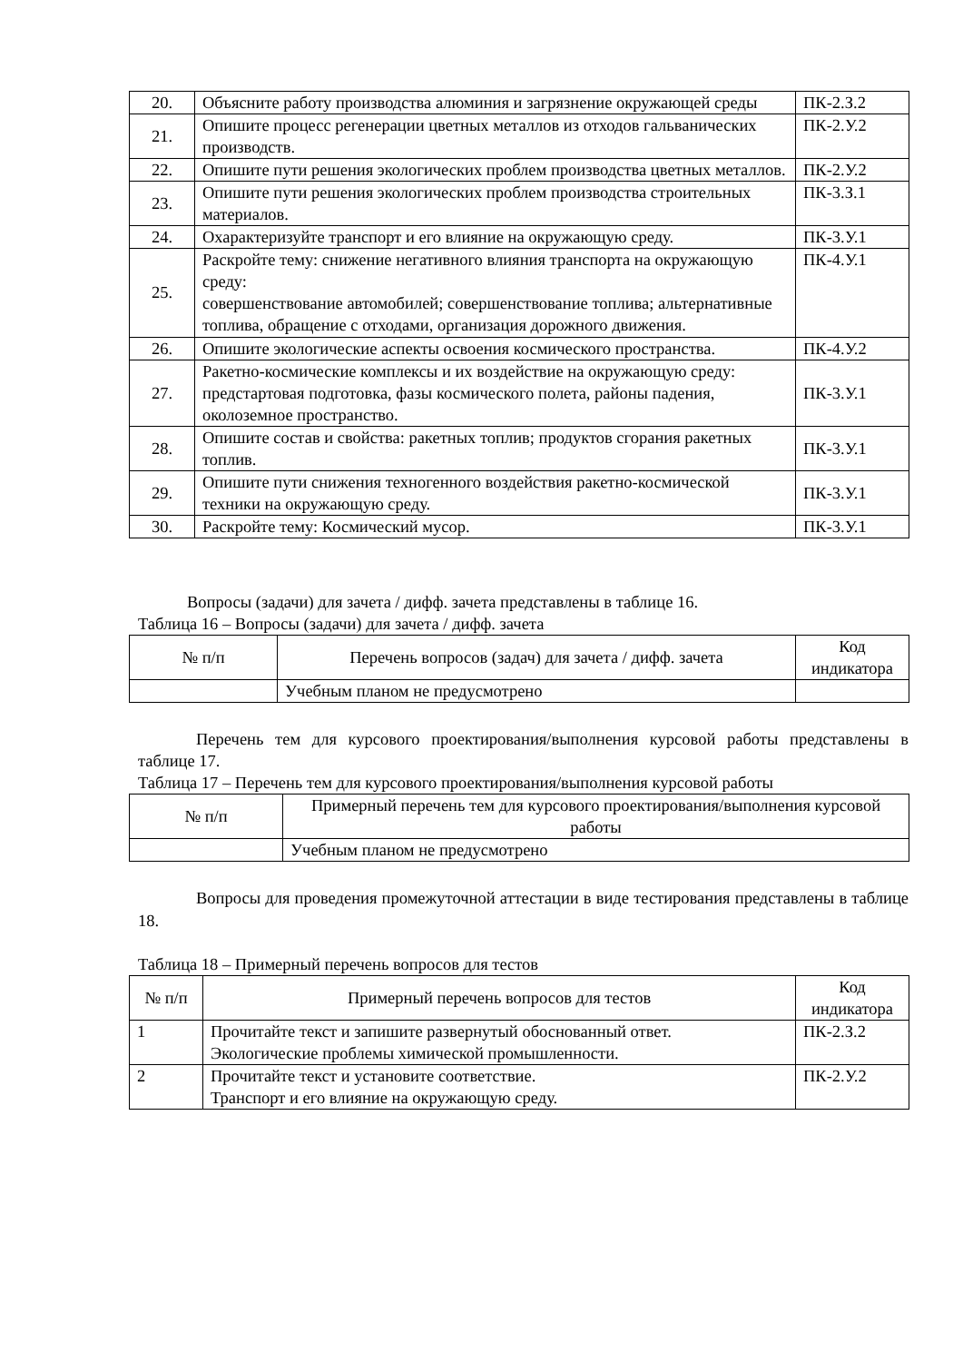| 20. | Объясните работу производства алюминия и загрязнение окружающей среды | ПК-2.З.2 |
| 21. | Опишите процесс регенерации цветных металлов из отходов гальванических производств. | ПК-2.У.2 |
| 22. | Опишите пути решения экологических проблем производства цветных металлов. | ПК-2.У.2 |
| 23. | Опишите пути решения экологических проблем производства строительных материалов. | ПК-3.З.1 |
| 24. | Охарактеризуйте транспорт и его влияние на окружающую среду. | ПК-3.У.1 |
| 25. | Раскройте тему: снижение негативного влияния транспорта на окружающую среду: совершенствование автомобилей; совершенствование топлива; альтернативные топлива, обращение с отходами, организация дорожного движения. | ПК-4.У.1 |
| 26. | Опишите экологические аспекты освоения космического пространства. | ПК-4.У.2 |
| 27. | Ракетно-космические комплексы и их воздействие на окружающую среду: предстартовая подготовка, фазы космического полета, районы падения, околоземное пространство. | ПК-3.У.1 |
| 28. | Опишите состав и свойства: ракетных топлив; продуктов сгорания ракетных топлив. | ПК-3.У.1 |
| 29. | Опишите пути снижения техногенного воздействия ракетно-космической техники на окружающую среду. | ПК-3.У.1 |
| 30. | Раскройте тему: Космический мусор. | ПК-3.У.1 |
Вопросы (задачи) для зачета / дифф. зачета представлены в таблице 16.
Таблица 16 – Вопросы (задачи) для зачета / дифф. зачета
| № п/п | Перечень вопросов (задач) для зачета / дифф. зачета | Код индикатора |
| --- | --- | --- |
| | Учебным планом не предусмотрено | |
Перечень тем для курсового проектирования/выполнения курсовой работы представлены в таблице 17.
Таблица 17 – Перечень тем для курсового проектирования/выполнения курсовой работы
| № п/п | Примерный перечень тем для курсового проектирования/выполнения курсовой работы |
| --- | --- |
| | Учебным планом не предусмотрено |
Вопросы для проведения промежуточной аттестации в виде тестирования представлены в таблице 18.
Таблица 18 – Примерный перечень вопросов для тестов
| № п/п | Примерный перечень вопросов для тестов | Код индикатора |
| --- | --- | --- |
| 1 | Прочитайте текст и запишите развернутый обоснованный ответ. Экологические проблемы химической промышленности. | ПК-2.З.2 |
| 2 | Прочитайте текст и установите соответствие. Транспорт и его влияние на окружающую среду. | ПК-2.У.2 |